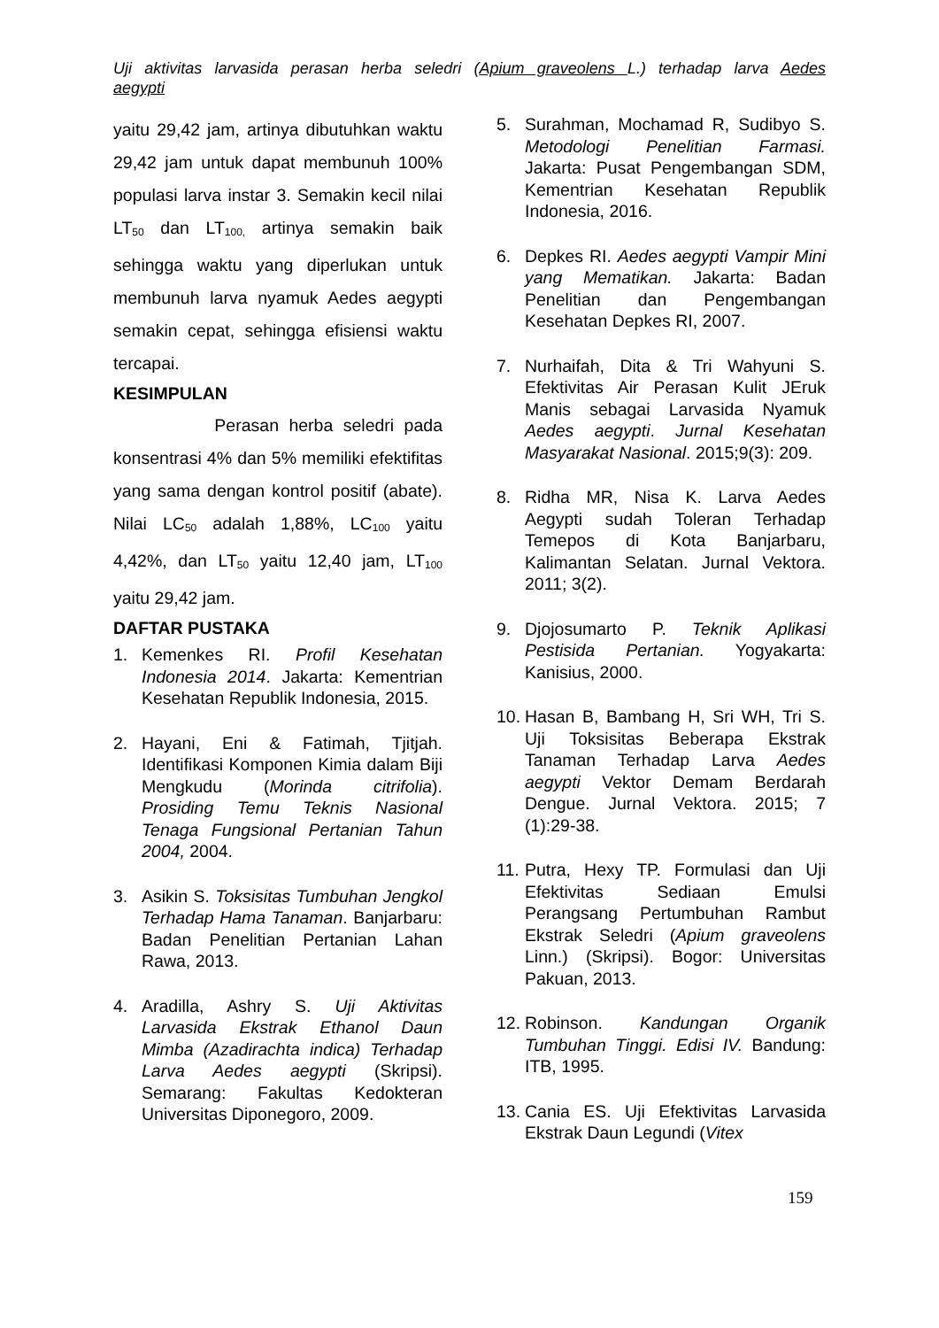Uji aktivitas larvasida perasan herba seledri (Apium graveolens L.) terhadap larva Aedes
aegypti
yaitu 29,42 jam, artinya dibutuhkan waktu 29,42 jam untuk dapat membunuh 100% populasi larva instar 3. Semakin kecil nilai LT<sub>50</sub> dan LT<sub>100,</sub> artinya semakin baik sehingga waktu yang diperlukan untuk membunuh larva nyamuk Aedes aegypti semakin cepat, sehingga efisiensi waktu tercapai.
KESIMPULAN
Perasan herba seledri pada konsentrasi 4% dan 5% memiliki efektifitas yang sama dengan kontrol positif (abate). Nilai LC<sub>50</sub> adalah 1,88%, LC<sub>100</sub> yaitu 4,42%, dan LT<sub>50</sub> yaitu 12,40 jam, LT<sub>100</sub> yaitu 29,42 jam.
DAFTAR PUSTAKA
1. Kemenkes RI. Profil Kesehatan Indonesia 2014. Jakarta: Kementrian Kesehatan Republik Indonesia, 2015.
2. Hayani, Eni & Fatimah, Tjitjah. Identifikasi Komponen Kimia dalam Biji Mengkudu (Morinda citrifolia). Prosiding Temu Teknis Nasional Tenaga Fungsional Pertanian Tahun 2004, 2004.
3. Asikin S. Toksisitas Tumbuhan Jengkol Terhadap Hama Tanaman. Banjarbaru: Badan Penelitian Pertanian Lahan Rawa, 2013.
4. Aradilla, Ashry S. Uji Aktivitas Larvasida Ekstrak Ethanol Daun Mimba (Azadirachta indica) Terhadap Larva Aedes aegypti (Skripsi). Semarang: Fakultas Kedokteran Universitas Diponegoro, 2009.
5. Surahman, Mochamad R, Sudibyo S. Metodologi Penelitian Farmasi. Jakarta: Pusat Pengembangan SDM, Kementrian Kesehatan Republik Indonesia, 2016.
6. Depkes RI. Aedes aegypti Vampir Mini yang Mematikan. Jakarta: Badan Penelitian dan Pengembangan Kesehatan Depkes RI, 2007.
7. Nurhaifah, Dita & Tri Wahyuni S. Efektivitas Air Perasan Kulit JEruk Manis sebagai Larvasida Nyamuk Aedes aegypti. Jurnal Kesehatan Masyarakat Nasional. 2015;9(3): 209.
8. Ridha MR, Nisa K. Larva Aedes Aegypti sudah Toleran Terhadap Temepos di Kota Banjarbaru, Kalimantan Selatan. Jurnal Vektora. 2011; 3(2).
9. Djojosumarto P. Teknik Aplikasi Pestisida Pertanian. Yogyakarta: Kanisius, 2000.
10. Hasan B, Bambang H, Sri WH, Tri S. Uji Toksisitas Beberapa Ekstrak Tanaman Terhadap Larva Aedes aegypti Vektor Demam Berdarah Dengue. Jurnal Vektora. 2015; 7 (1):29-38.
11. Putra, Hexy TP. Formulasi dan Uji Efektivitas Sediaan Emulsi Perangsang Pertumbuhan Rambut Ekstrak Seledri (Apium graveolens Linn.) (Skripsi). Bogor: Universitas Pakuan, 2013.
12. Robinson. Kandungan Organik Tumbuhan Tinggi. Edisi IV. Bandung: ITB, 1995.
13. Cania ES. Uji Efektivitas Larvasida Ekstrak Daun Legundi (Vitex
159